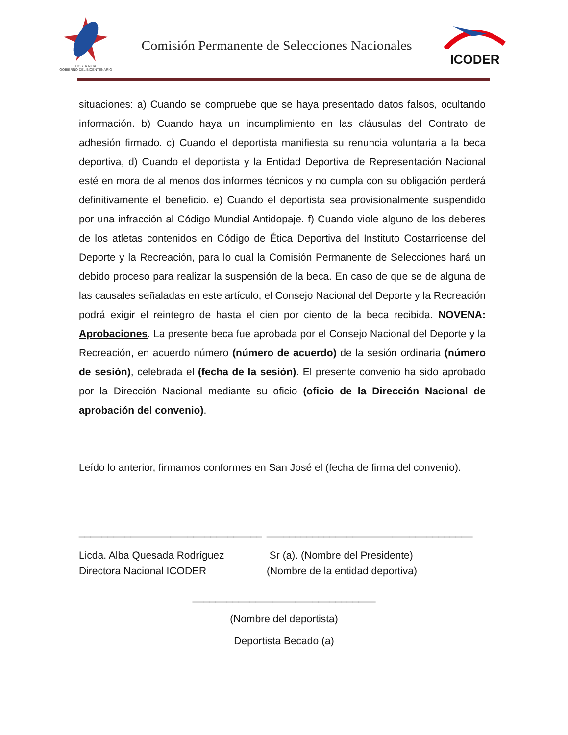COSTA RICA
GOBIERNO DEL BICENTENARIO
Comisión Permanente de Selecciones Nacionales
ICODER
situaciones: a) Cuando se compruebe que se haya presentado datos falsos, ocultando información. b) Cuando haya un incumplimiento en las cláusulas del Contrato de adhesión firmado. c) Cuando el deportista manifiesta su renuncia voluntaria a la beca deportiva, d) Cuando el deportista y la Entidad Deportiva de Representación Nacional esté en mora de al menos dos informes técnicos y no cumpla con su obligación perderá definitivamente el beneficio. e) Cuando el deportista sea provisionalmente suspendido por una infracción al Código Mundial Antidopaje. f) Cuando viole alguno de los deberes de los atletas contenidos en Código de Ética Deportiva del Instituto Costarricense del Deporte y la Recreación, para lo cual la Comisión Permanente de Selecciones hará un debido proceso para realizar la suspensión de la beca. En caso de que se de alguna de las causales señaladas en este artículo, el Consejo Nacional del Deporte y la Recreación podrá exigir el reintegro de hasta el cien por ciento de la beca recibida. NOVENA: Aprobaciones. La presente beca fue aprobada por el Consejo Nacional del Deporte y la Recreación, en acuerdo número (número de acuerdo) de la sesión ordinaria (número de sesión), celebrada el (fecha de la sesión). El presente convenio ha sido aprobado por la Dirección Nacional mediante su oficio (oficio de la Dirección Nacional de aprobación del convenio).
Leído lo anterior, firmamos conformes en San José el (fecha de firma del convenio).
________________________________
Licda. Alba Quesada Rodríguez
Directora Nacional ICODER
____________________________________
Sr (a). (Nombre del Presidente)
(Nombre de la entidad deportiva)
________________________________
(Nombre del deportista)
Deportista Becado (a)